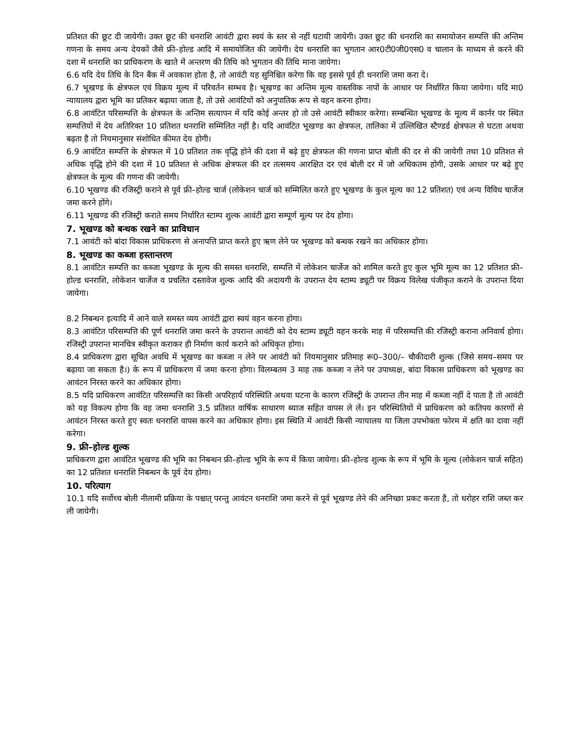प्रतिशत की छूट दी जायेगी। उक्त छूट की धनराशि आवंटी द्वारा स्वयं के स्तर से नहीं घटायी जायेगी। उक्त छूट की धनराशि का समायोजन सम्पत्ति की अन्तिम गणना के समय अन्य देयकों जैसे फ्री–होल्ड आदि में समायोजित की जायेगी। देय धनराशि का भुगतान आर0टी0जी0एस0 व चालान के माध्यम से करने की दशा में धनराशि का प्राधिकरण के खाते में अन्तरण की तिथि को भुगतान की तिथि माना जायेगा।
6.6 यदि देय तिथि के दिन बैंक में अवकाश होता है, तो आवंटी यह सुनिश्चित करेगा कि वह इससे पूर्व ही धनराशि जमा करा दे।
6.7 भूखण्ड के क्षेत्रफल एवं विक्रय मूल्य में परिवर्तन सम्भव है। भूखण्ड का अन्तिम मूल्य वास्तविक नापों के आधार पर निर्धारित किया जायेगा। यदि मा0 न्यायालय द्वारा भूमि का प्रतिकर बढ़ाया जाता है, तो उसे आवंटियों को अनुपातिक रूप से वहन करना होगा।
6.8 आवंटित परिसम्पत्ति के क्षेत्रफल के अन्तिम सत्यापन में यदि कोई अन्तर हो तो उसे आवंटी स्वीकार करेगा। सम्बन्धित भूखण्ड के मूल्य में कार्नर पर स्थित सम्पत्तियों में देय अतिरिक्त 10 प्रतिशत धनराशि सम्मिलित नहीं है। यदि आवंटित भूखण्ड का क्षेत्रफल, तालिका में उल्लिखित स्टैण्डर्ड क्षेत्रफल से घटता अथवा बढ़ता है तो नियमानुसार संशोधित कीमत देय होगी।
6.9 आवंटित सम्पत्ति के क्षेत्रफल में 10 प्रतिशत तक वृद्धि होने की दशा में बढ़े हुए क्षेत्रफल की गणना प्राप्त बोली की दर से की जायेगी तथा 10 प्रतिशत से अधिक वृद्धि होने की दशा में 10 प्रतिशत से अधिक क्षेत्रफल की दर तत्समय आरक्षित दर एवं बोली दर में जो अधिकतम होगी, उसके आधार पर बढ़े हुए क्षेत्रफल के मूल्य की गणना की जायेगी।
6.10 भूखण्ड की रजिस्ट्री कराने से पूर्व फ्री–होल्ड चार्ज (लोकेशन चार्ज को सम्मिलित करते हुए भूखण्ड के कुल मूल्य का 12 प्रतिशत) एवं अन्य विविध चार्जेज जमा करने होंगे।
6.11 भूखण्ड की रजिस्ट्री कराते समय निर्धारित स्टाम्प शुल्क आवंटी द्वारा सम्पूर्ण मूल्य पर देय होगा।
7. भूखण्ड को बन्धक रखने का प्राविधान
7.1 आवंटी को बांदा विकास प्राधिकरण से अनापत्ति प्राप्त करते हुए ऋण लेने पर भूखण्ड को बन्धक रखने का अधिकार होगा।
8. भूखण्ड का कब्जा हस्तान्तरण
8.1 आवंटित सम्पत्ति का कब्जा भूखण्ड के मूल्य की समस्त धनराशि, सम्पत्ति में लोकेशन चार्जेज को शामिल करते हुए कुल भूमि मूल्य का 12 प्रतिशत फ्री–होल्ड धनराशि, लोकेशन चार्जेज व प्रचलित दस्तावेज शुल्क आदि की अदायगी के उपरान्त देय स्टाम्प ड्यूटी पर विक्रय विलेख पंजीकृत कराने के उपरान्त दिया जायेगा।
8.2 निबन्धन इत्यादि में आने वाले समस्त व्यय आवंटी द्वारा स्वयं वहन करना होगा।
8.3 आवंटित परिसम्पत्ति की पूर्ण धनराशि जमा करने के उपरान्त आवंटी को देय स्टाम्प ड्यूटी वहन करके माह में परिसम्पत्ति की रजिस्ट्री कराना अनिवार्य होगा। रजिस्ट्री उपरान्त मानचित्र स्वीकृत कराकर ही निर्माण कार्य कराने को अधिकृत होगा।
8.4 प्राधिकरण द्वारा सूचित अवधि में भूखण्ड का कब्जा न लेने पर आवंटी को नियमानुसार प्रतिमाह रू0–300/– चौकीदारी शुल्क (जिसे समय–समय पर बढ़ाया जा सकता है।) के रूप में प्राधिकरण में जमा करना होगा। विलम्बतम 3 माह तक कब्जा न लेने पर उपाध्यक्ष, बांदा विकास प्राधिकरण को भूखण्ड का आवंटन निरस्त करने का अधिकार होगा।
8.5 यदि प्राधिकरण आवंटित परिसम्पत्ति का किसी अपरिहार्य परिस्थिति अथवा घटना के कारण रजिस्ट्री के उपरान्त तीन माह में कब्जा नहीं दे पाता है तो आवंटी को यह विकल्प होगा कि वह जमा धनराशि 3.5 प्रतिशत वार्षिक साधारण ब्याज सहित वापस ले लें। इन परिस्थितियों में प्राधिकरण को कतिपय कारणों से आवंटन निरस्त करते हुए स्वतः धनराशि वापस करने का अधिकार होगा। इस स्थिति में आवंटी किसी न्यायालय या जिला उपभोक्ता फोरम में क्षति का दावा नहीं करेगा।
9. फ्री–होल्ड शुल्क
प्राधिकरण द्वारा आवंटित भूखण्ड की भूमि का निबन्धन फ्री–होल्ड भूमि के रूप में किया जायेगा। फ्री–होल्ड शुल्क के रूप में भूमि के मूल्य (लोकेशन चार्ज सहित) का 12 प्रतिशत धनराशि निबन्धन के पूर्व देय होगा।
10. परित्याग
10.1 यदि सर्वोच्च बोली नीलामी प्रक्रिया के पश्चात् परन्तु आवंटन धनराशि जमा करने से पूर्व भूखण्ड लेने की अनिच्छा प्रकट करता है, तो धरोहर राशि जब्त कर ली जायेगी।